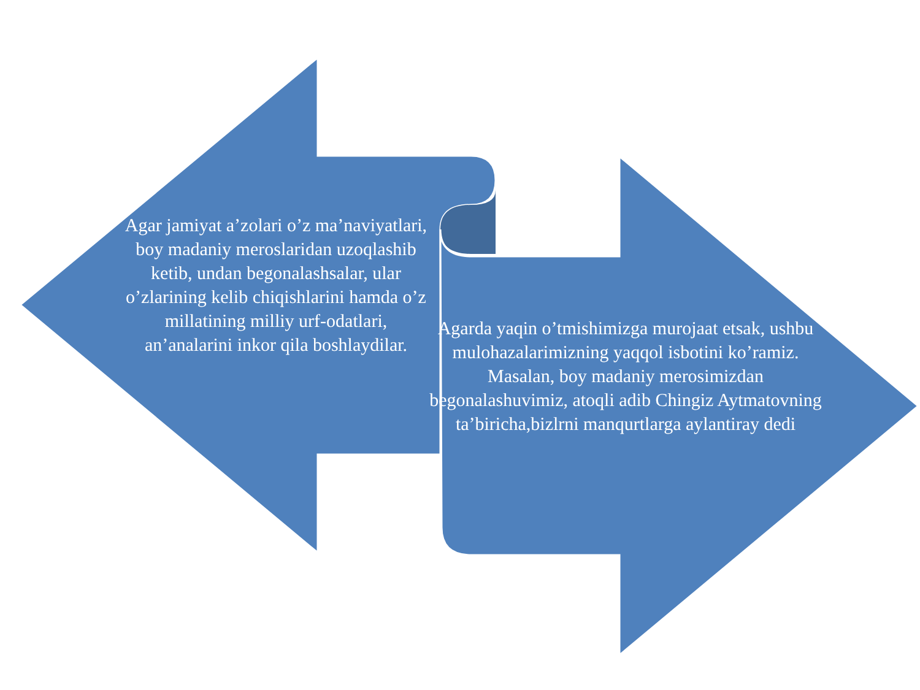Agar jamiyat a’zolari o’z ma’naviyatlari, boy madaniy meroslaridan uzoqlashib ketib, undan begonalashsalar, ular o’zlarining kelib chiqishlarini hamda o’z millatining milliy urf-odatlari, an’analarini inkor qila boshlaydilar.
Agarda yaqin o’tmishimizga murojaat etsak, ushbu mulohazalarimizning yaqqol isbotini ko’ramiz. Masalan, boy madaniy merosimizdan begonalashuvimiz, atoqli adib Chingiz Aytmatovning ta’biricha,bizlrni manqurtlarga aylantiray dedi